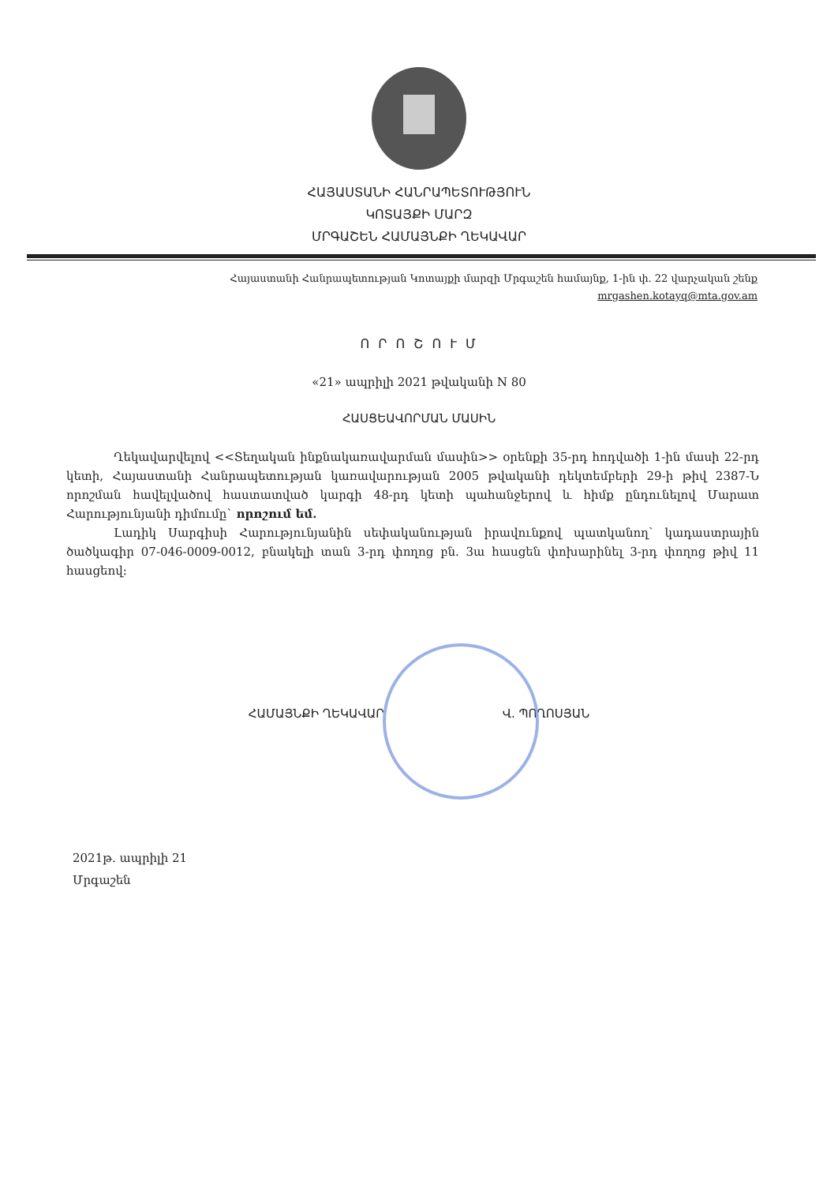ՀԱՅԱՍՏԱՆԻ ՀԱՆՐԱՊԵՏՈՒԹՅՈՒՆ
ԿՈՏԱՅՔԻ ՄԱՐԶ
ՄՐԳԱՇԵՆ ՀԱՄԱՅՆՔԻ ՂԵԿԱՎԱՐ
Հայաստանի Հանրապետության Կոտայքի մարզի Մրգաշեն համայնք, 1-ին փ. 22 վարչական շենք
mrgashen.kotayq@mta.gov.am
Ո Ր Ո Շ Ո Ւ Մ
«21» ապրիլի 2021 թվականի N 80
ՀԱՍՑԵԱՎՈՐՄԱՆ ՄԱՍԻՆ
Ղեկավարվելով <<Տեղական ինքնակառավարման մասին>> օրենքի 35-րդ հոդվածի 1-ին մասի 22-րդ կետի, Հայաստանի Հանրապետության կառավարության 2005 թվականի դեկտեմբերի 29-ի թիվ 2387-Ն որոշման հավելվածով հաստատված կարգի 48-րդ կետի պահանջերով և հիմք ընդունելով Մարատ Հարությունյանի դիմումը` որոշում եմ.
Լադիկ Սարգիսի Հարությունյանին սեփականության իրավունքով պատկանող՝ կադաստրային ծածկագիր 07-046-0009-0012, բնակելի տան 3-րդ փողոց բն. 3ա հասցեն փոխարինել 3-րդ փողոց թիվ 11 հասցեով:
ՀԱՄԱՅՆՔԻ ՂԵԿԱՎԱՐ Վ. ՊՈՂՈՍՅԱՆ
2021թ. ապրիլի 21
Մրգաշեն